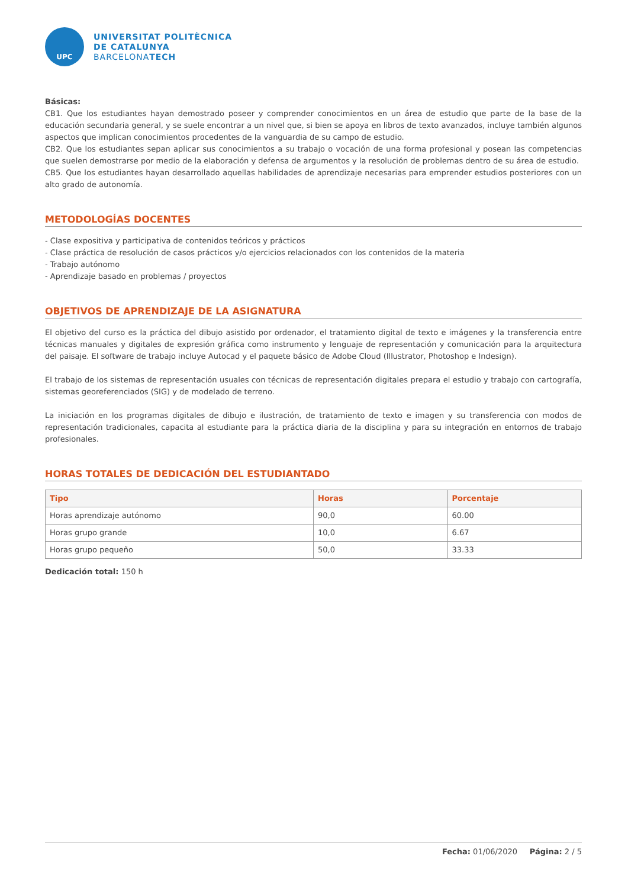UPC
UNIVERSITAT POLITÈCNICA
DE CATALUNYA
BARCELONATECH
Básicas:
CB1. Que los estudiantes hayan demostrado poseer y comprender conocimientos en un área de estudio que parte de la base de la educación secundaria general, y se suele encontrar a un nivel que, si bien se apoya en libros de texto avanzados, incluye también algunos aspectos que implican conocimientos procedentes de la vanguardia de su campo de estudio.
CB2. Que los estudiantes sepan aplicar sus conocimientos a su trabajo o vocación de una forma profesional y posean las competencias que suelen demostrarse por medio de la elaboración y defensa de argumentos y la resolución de problemas dentro de su área de estudio.
CB5. Que los estudiantes hayan desarrollado aquellas habilidades de aprendizaje necesarias para emprender estudios posteriores con un alto grado de autonomía.
METODOLOGÍAS DOCENTES
- Clase expositiva y participativa de contenidos teóricos y prácticos
- Clase práctica de resolución de casos prácticos y/o ejercicios relacionados con los contenidos de la materia
- Trabajo autónomo
- Aprendizaje basado en problemas / proyectos
OBJETIVOS DE APRENDIZAJE DE LA ASIGNATURA
El objetivo del curso es la práctica del dibujo asistido por ordenador, el tratamiento digital de texto e imágenes y la transferencia entre técnicas manuales y digitales de expresión gráfica como instrumento y lenguaje de representación y comunicación para la arquitectura del paisaje. El software de trabajo incluye Autocad y el paquete básico de Adobe Cloud (Illustrator, Photoshop e Indesign).
El trabajo de los sistemas de representación usuales con técnicas de representación digitales prepara el estudio y trabajo con cartografía, sistemas georeferenciados (SIG) y de modelado de terreno.
La iniciación en los programas digitales de dibujo e ilustración, de tratamiento de texto e imagen y su transferencia con modos de representación tradicionales, capacita al estudiante para la práctica diaria de la disciplina y para su integración en entornos de trabajo profesionales.
HORAS TOTALES DE DEDICACIÓN DEL ESTUDIANTADO
| Tipo | Horas | Porcentaje |
| --- | --- | --- |
| Horas aprendizaje autónomo | 90,0 | 60.00 |
| Horas grupo grande | 10,0 | 6.67 |
| Horas grupo pequeño | 50,0 | 33.33 |
Dedicación total: 150 h
Fecha: 01/06/2020 Página: 2 / 5